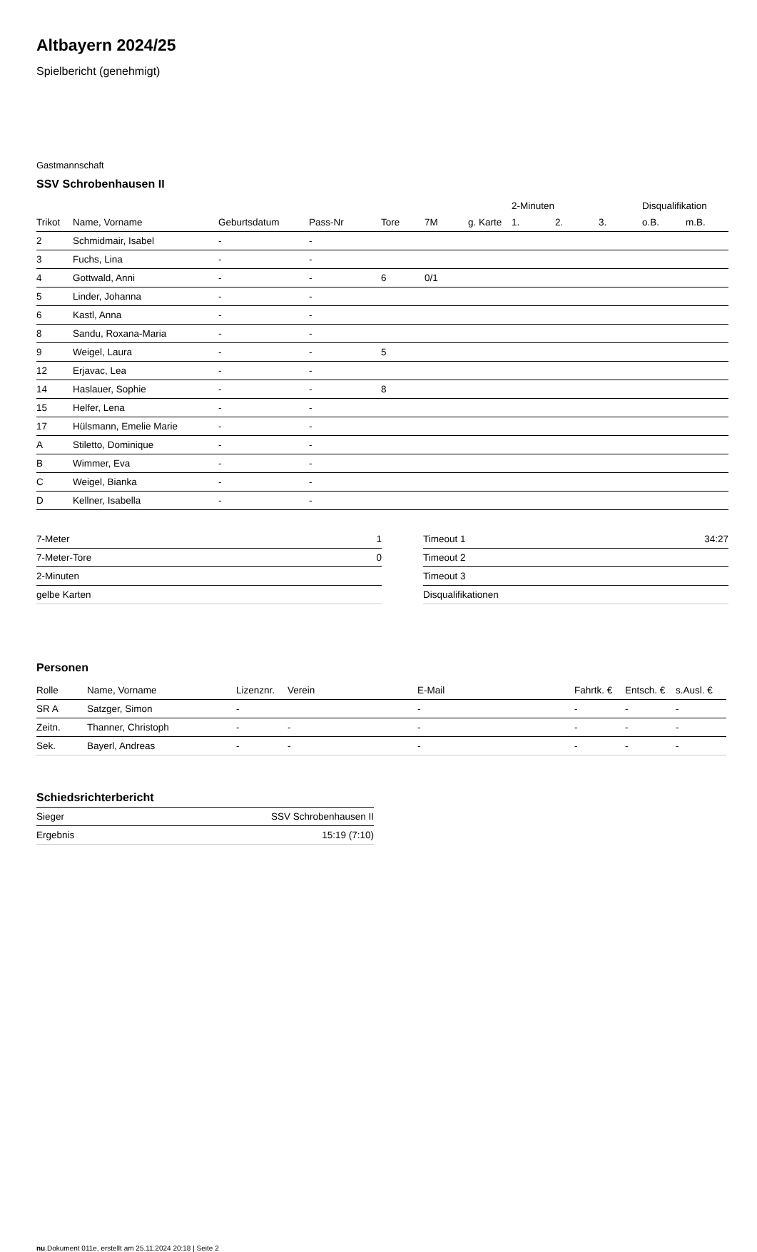Altbayern 2024/25
Spielbericht (genehmigt)
Gastmannschaft
SSV Schrobenhausen II
| | | | | | | | 2-Minuten | | | Disqualifikation | |
| --- | --- | --- | --- | --- | --- | --- | --- | --- | --- | --- | --- |
| Trikot | Name, Vorname | Geburtsdatum | Pass-Nr | Tore | 7M | g. Karte | 1. | 2. | 3. | o.B. | m.B. |
| 2 | Schmidmair, Isabel | - | - | | | | | | | | |
| 3 | Fuchs, Lina | - | - | | | | | | | | |
| 4 | Gottwald, Anni | - | - | 6 | 0/1 | | | | | | |
| 5 | Linder, Johanna | - | - | | | | | | | | |
| 6 | Kastl, Anna | - | - | | | | | | | | |
| 8 | Sandu, Roxana-Maria | - | - | | | | | | | | |
| 9 | Weigel, Laura | - | - | 5 | | | | | | | |
| 12 | Erjavac, Lea | - | - | | | | | | | | |
| 14 | Haslauer, Sophie | - | - | 8 | | | | | | | |
| 15 | Helfer, Lena | - | - | | | | | | | | |
| 17 | Hülsmann, Emelie Marie | - | - | | | | | | | | |
| A | Stiletto, Dominique | - | - | | | | | | | | |
| B | Wimmer, Eva | - | - | | | | | | | | |
| C | Weigel, Bianka | - | - | | | | | | | | |
| D | Kellner, Isabella | - | - | | | | | | | | |
| 7-Meter | 1 |
| 7-Meter-Tore | 0 |
| 2-Minuten | |
| gelbe Karten | |
| Timeout 1 | 34:27 |
| Timeout 2 | |
| Timeout 3 | |
| Disqualifikationen | |
Personen
| Rolle | Name, Vorname | Lizenznr. | Verein | E-Mail | Fahrtk. € | Entsch. € | s.Ausl. € |
| --- | --- | --- | --- | --- | --- | --- | --- |
| SR A | Satzger, Simon | - | | - | - | - | - |
| Zeitn. | Thanner, Christoph | - | - | - | - | - | - |
| Sek. | Bayerl, Andreas | - | - | - | - | - | - |
Schiedsrichterbericht
| Sieger | SSV Schrobenhausen II |
| Ergebnis | 15:19 (7:10) |
nu.Dokument 011e, erstellt am 25.11.2024 20:18 | Seite 2